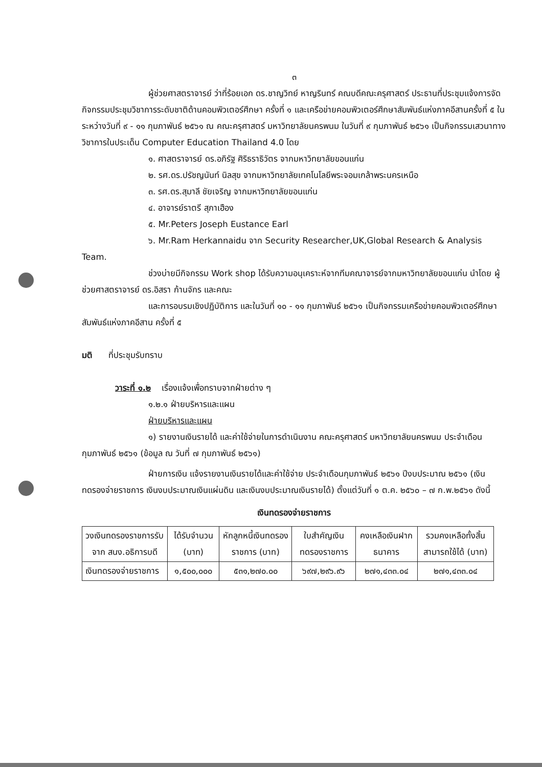๓
ผู้ช่วยศาสตราจารย์ ว่าที่ร้อยเอก ดร.ชาญวิทย์ หาญรินทร์ คณบดีคณะครุศาสตร์ ประธานที่ประชุมแจ้งการจัดกิจกรรมประชุมวิชาการระดับชาติด้านคอมพิวเตอร์ศึกษา ครั้งที่ ๑ และเครือข่ายคอมพิวเตอร์ศึกษาสัมพันธ์แห่งภาคอีสานครั้งที่ ๕ ในระหว่างวันที่ ๙ - ๑๑ กุมภาพันธ์ ๒๕๖๑ ณ คณะครุศาสตร์ มหาวิทยาลัยนครพนม ในวันที่ ๙ กุมภาพันธ์ ๒๕๖๑ เป็นกิจกรรมเสวนาทางวิชาการในประเด็น Computer Education Thailand 4.0 โดย
๑. ศาสตราจารย์ ดร.อภิรัฐ ศิริธราธิวัตร จากมหาวิทยาลัยขอนแก่น
๒. รศ.ดร.ปรัชญนันท์ นิลสุข จากมหาวิทยาลัยเทคโนโลยีพระจอมเกล้าพระนครเหนือ
๓. รศ.ดร.สุมาลี ชัยเจริญ จากมหาวิทยาลัยขอนแก่น
๔. อาจารย์ราตรี สุภาเฮือง
๕. Mr.Peters Joseph Eustance Earl
๖. Mr.Ram Herkannaidu จาก Security Researcher,UK,Global Research & Analysis Team.
ช่วงบ่ายมีกิจกรรม Work shop ได้รับความอนุเคราะห์จากทีมคณาจารย์จากมหาวิทยาลัยขอนแก่น นำโดย ผู้ช่วยศาสตราจารย์ ดร.อิสรา ก้านจักร และคณะ
และการอบรมเชิงปฏิบัติการ และในวันที่ ๑๐ - ๑๑ กุมภาพันธ์ ๒๕๖๑ เป็นกิจกรรมเครือข่ายคอมพิวเตอร์ศึกษาสัมพันธ์แห่งภาคอีสาน ครั้งที่ ๕
มติ ที่ประชุมรับทราบ
วาระที่ ๑.๒ เรื่องแจ้งเพื่อทราบจากฝ่ายต่าง ๆ
๑.๒.๑ ฝ่ายบริหารและแผน
ฝ่ายบริหารและแผน
๑) รายงานเงินรายได้ และค่าใช้จ่ายในการดำเนินงาน คณะครุศาสตร์ มหาวิทยาลัยนครพนม ประจำเดือนกุมภาพันธ์ ๒๕๖๑ (ข้อมูล ณ วันที่ ๗ กุมภาพันธ์ ๒๕๖๑)
ฝ่ายการเงิน แจ้งรายงานเงินรายได้และค่าใช้จ่าย ประจำเดือนกุมภาพันธ์ ๒๕๖๑ ปีงบประมาณ ๒๕๖๑ (เงินทดรองจ่ายราชการ เงินงบประมาณเงินแผ่นดิน และเงินงบประมาณเงินรายได้) ตั้งแต่วันที่ ๑ ต.ค. ๒๕๖๐ – ๗ ก.พ.๒๕๖๑ ดังนี้
เงินทดรองจ่ายราชการ
| วงเงินทดรองราชการรับจาก สนง.อธิการบดี | ได้รับจำนวน (บาท) | หักลูกหนี้เงินทดรองราชการ (บาท) | ใบสำคัญเงินทดรองราชการ | คงเหลือเงินฝากธนาคาร | รวมคงเหลือทั้งสิ้น สามารถใช้ได้ (บาท) |
| --- | --- | --- | --- | --- | --- |
| เงินทดรองจ่ายราชการ | ๑,๕๐๐,๐๐๐ | ๕๓๑,๒๗๐.๐๐ | ๖๙๗,๒๙๖.๙๖ | ๒๗๑,๔๓๓.๐๔ | ๒๗๑,๔๓๓.๐๔ |